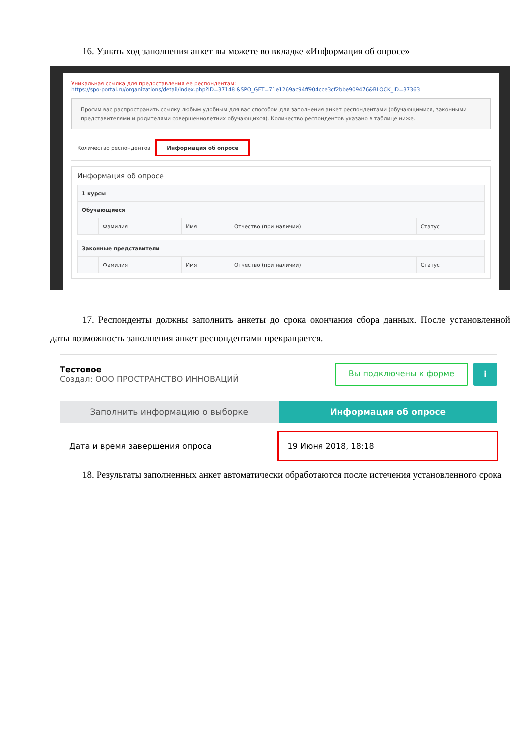16. Узнать ход заполнения анкет вы можете во вкладке «Информация об опросе»
Уникальная ссылка для предоставления ее респондентам:
https://spo-portal.ru/organizations/detail/index.php?ID=37148 &SPO_GET=71e1269ac94ff904cce3cf2bbe909476&BLOCK_ID=37363
Просим вас распространить ссылку любым удобным для вас способом для заполнения анкет респондентами (обучающимися, законными представителями и родителями совершеннолетних обучающихся). Количество респондентов указано в таблице ниже.
Количество респондентов Информация об опросе
Информация об опросе
| 1 курсы | | | | |
| Обучающиеся | | | | |
| | Фамилия | Имя | Отчество (при наличии) | Статус |
| Законные представители | | | | |
| | Фамилия | Имя | Отчество (при наличии) | Статус |
17. Респонденты должны заполнить анкеты до срока окончания сбора данных. После установленной даты возможность заполнения анкет респондентами прекращается.
Тестовое
Создал: ООО ПРОСТРАНСТВО ИННОВАЦИЙ
Вы подключены к форме i
Заполнить информацию о выборке Информация об опросе
Дата и время завершения опроса 19 Июня 2018, 18:18
18. Результаты заполненных анкет автоматически обработаются после истечения установленного срока